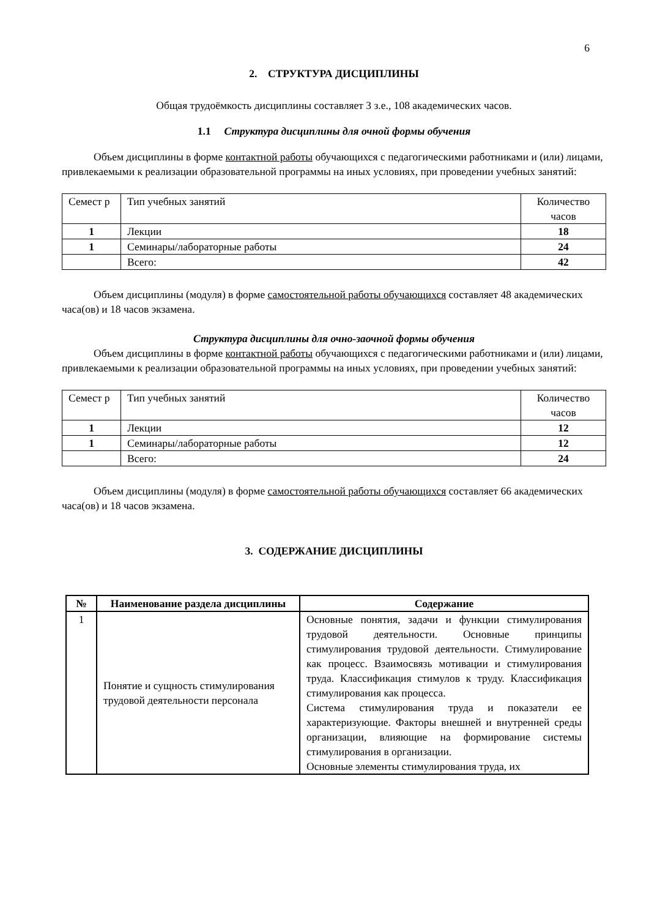6
2. СТРУКТУРА ДИСЦИПЛИНЫ
Общая трудоёмкость дисциплины составляет 3 з.е., 108 академических часов.
1.1 Структура дисциплины для очной формы обучения
Объем дисциплины в форме контактной работы обучающихся с педагогическими работниками и (или) лицами, привлекаемыми к реализации образовательной программы на иных условиях, при проведении учебных занятий:
| Семест р | Тип учебных занятий | Количество часов |
| 1 | Лекции | 18 |
| 1 | Семинары/лабораторные работы | 24 |
| | Всего: | 42 |
Объем дисциплины (модуля) в форме самостоятельной работы обучающихся составляет 48 академических часа(ов) и 18 часов экзамена.
Структура дисциплины для очно-заочной формы обучения
Объем дисциплины в форме контактной работы обучающихся с педагогическими работниками и (или) лицами, привлекаемыми к реализации образовательной программы на иных условиях, при проведении учебных занятий:
| Семест р | Тип учебных занятий | Количество часов |
| 1 | Лекции | 12 |
| 1 | Семинары/лабораторные работы | 12 |
| | Всего: | 24 |
Объем дисциплины (модуля) в форме самостоятельной работы обучающихся составляет 66 академических часа(ов) и 18 часов экзамена.
3. СОДЕРЖАНИЕ ДИСЦИПЛИНЫ
| № | Наименование раздела дисциплины | Содержание |
| --- | --- | --- |
| 1 | Понятие и сущность стимулирования трудовой деятельности персонала | Основные понятия, задачи и функции стимулирования трудовой деятельности. Основные принципы стимулирования трудовой деятельности. Стимулирование как процесс. Взаимосвязь мотивации и стимулирования труда. Классификация стимулов к труду. Классификация стимулирования как процесса. Система стимулирования труда и показатели ее характеризующие. Факторы внешней и внутренней среды организации, влияющие на формирование системы стимулирования в организации. Основные элементы стимулирования труда, их |